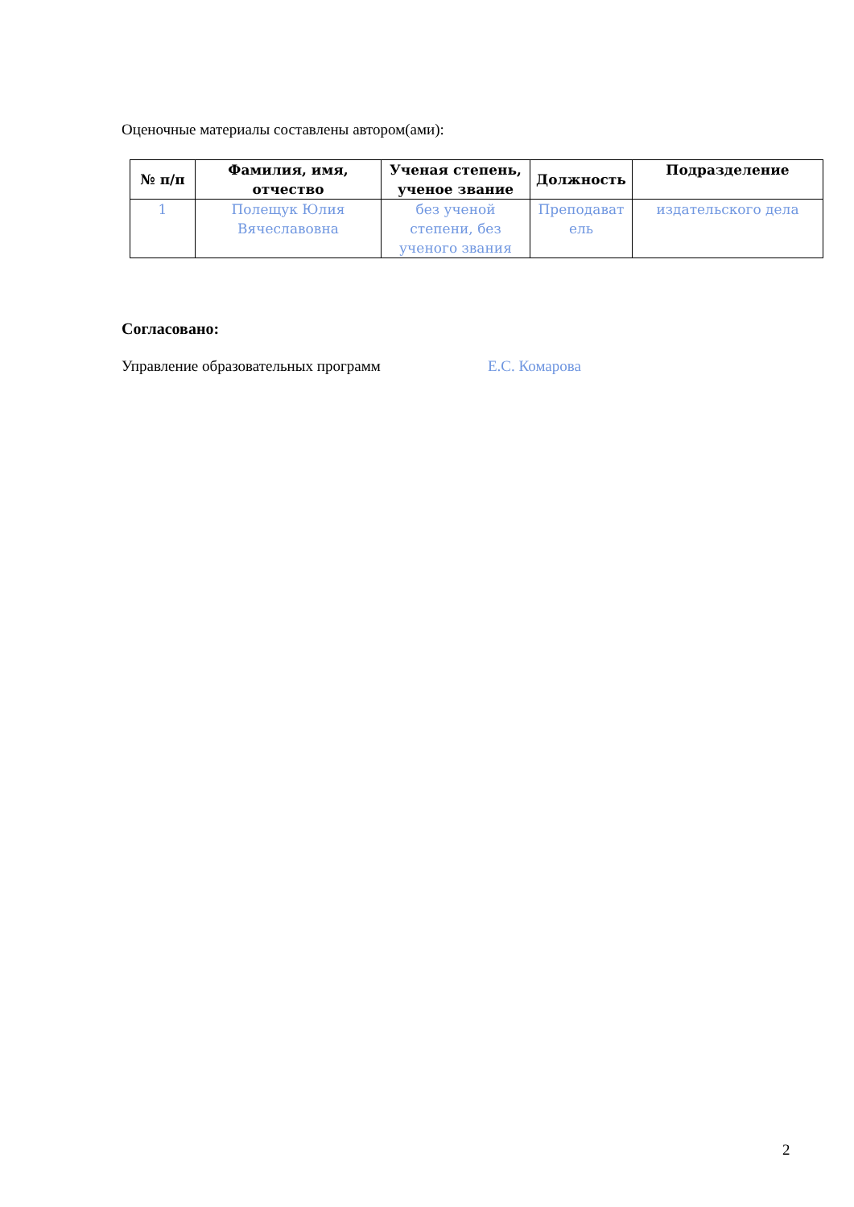Оценочные материалы составлены автором(ами):
| № п/п | Фамилия, имя, отчество | Ученая степень, ученое звание | Должность | Подразделение |
| --- | --- | --- | --- | --- |
| 1 | Полещук Юлия Вячеславовна | без ученой степени, без ученого звания | Преподават ель | издательского дела |
Согласовано:
Управление образовательных программ Е.С. Комарова
2